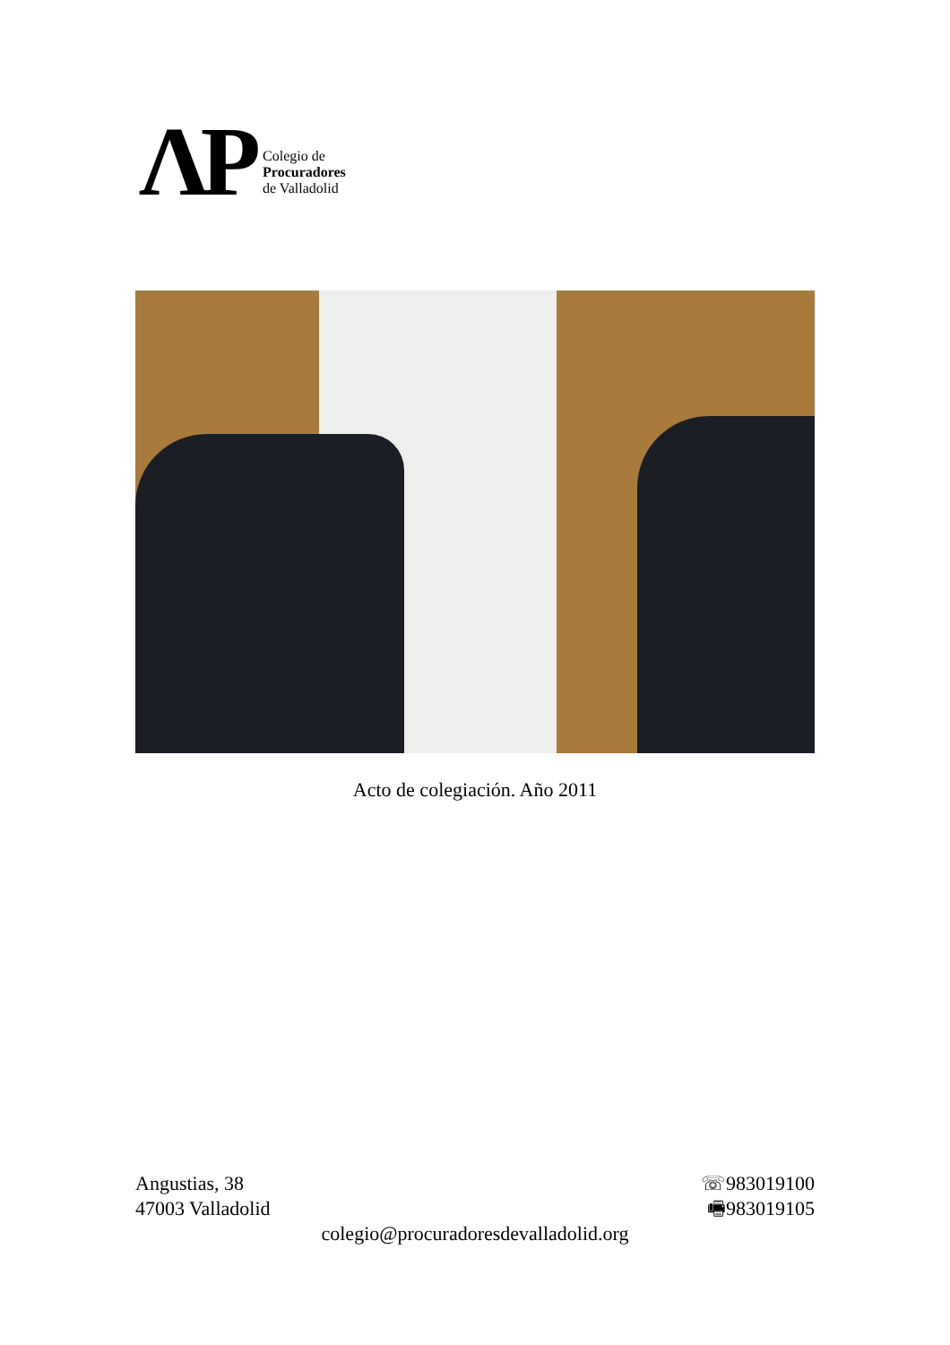ΛP
Colegio de
Procuradores
de Valladolid
Acto de colegiación. Año 2011
Angustias, 38 ☏983019100
47003 Valladolid 🖷983019105
colegio@procuradoresdevalladolid.org